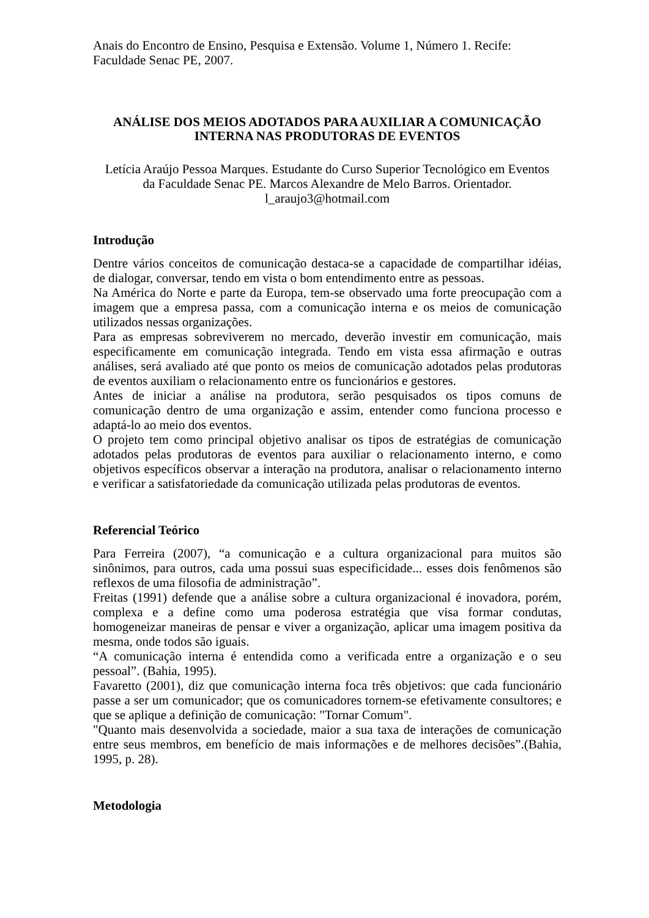Anais do Encontro de Ensino, Pesquisa e Extensão. Volume 1, Número 1. Recife: Faculdade Senac PE, 2007.
ANÁLISE DOS MEIOS ADOTADOS PARA AUXILIAR A COMUNICAÇÃO
INTERNA NAS PRODUTORAS DE EVENTOS
Letícia Araújo Pessoa Marques. Estudante do Curso Superior Tecnológico em Eventos
da Faculdade Senac PE. Marcos Alexandre de Melo Barros. Orientador.
l_araujo3@hotmail.com
Introdução
Dentre vários conceitos de comunicação destaca-se a capacidade de compartilhar idéias, de dialogar, conversar, tendo em vista o bom entendimento entre as pessoas.
Na América do Norte e parte da Europa, tem-se observado uma forte preocupação com a imagem que a empresa passa, com a comunicação interna e os meios de comunicação utilizados nessas organizações.
Para as empresas sobreviverem no mercado, deverão investir em comunicação, mais especificamente em comunicação integrada. Tendo em vista essa afirmação e outras análises, será avaliado até que ponto os meios de comunicação adotados pelas produtoras de eventos auxiliam o relacionamento entre os funcionários e gestores.
Antes de iniciar a análise na produtora, serão pesquisados os tipos comuns de comunicação dentro de uma organização e assim, entender como funciona processo e adaptá-lo ao meio dos eventos.
O projeto tem como principal objetivo analisar os tipos de estratégias de comunicação adotados pelas produtoras de eventos para auxiliar o relacionamento interno, e como objetivos específicos observar a interação na produtora, analisar o relacionamento interno e verificar a satisfatoriedade da comunicação utilizada pelas produtoras de eventos.
Referencial Teórico
Para Ferreira (2007), “a comunicação e a cultura organizacional para muitos são sinônimos, para outros, cada uma possui suas especificidade... esses dois fenômenos são reflexos de uma filosofia de administração”.
Freitas (1991) defende que a análise sobre a cultura organizacional é inovadora, porém, complexa e a define como uma poderosa estratégia que visa formar condutas, homogeneizar maneiras de pensar e viver a organização, aplicar uma imagem positiva da mesma, onde todos são iguais.
“A comunicação interna é entendida como a verificada entre a organização e o seu pessoal”. (Bahia, 1995).
Favaretto (2001), diz que comunicação interna foca três objetivos: que cada funcionário passe a ser um comunicador; que os comunicadores tornem-se efetivamente consultores; e que se aplique a definição de comunicação: "Tornar Comum".
"Quanto mais desenvolvida a sociedade, maior a sua taxa de interações de comunicação entre seus membros, em benefício de mais informações e de melhores decisões”.(Bahia, 1995, p. 28).
Metodologia